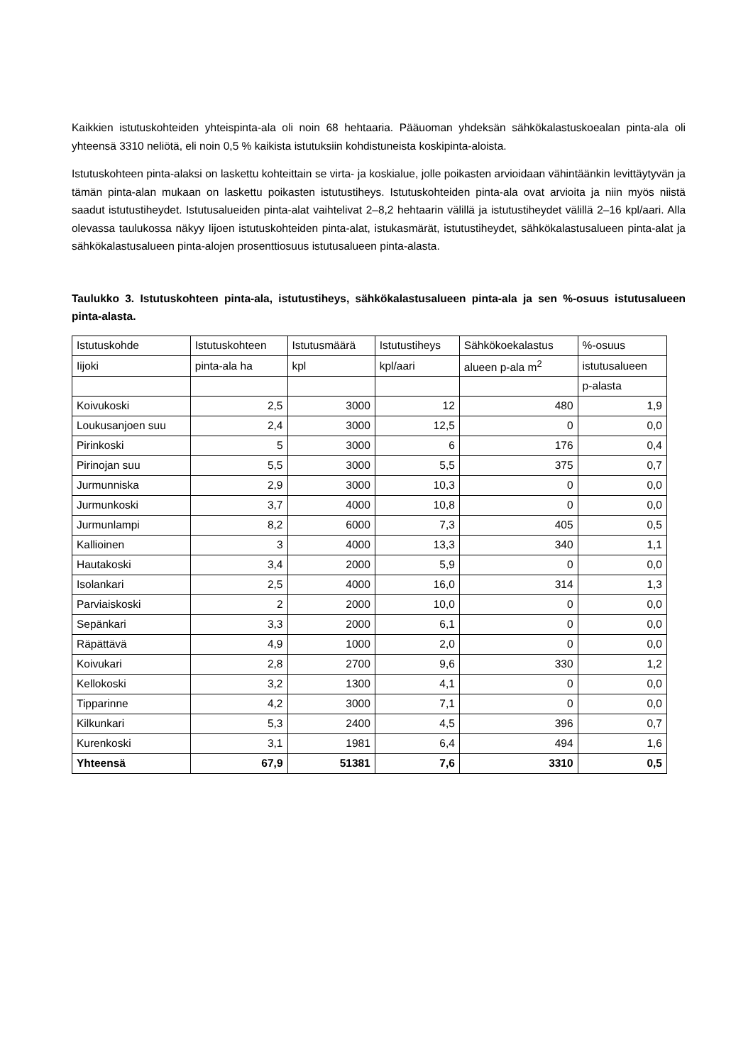Kaikkien istutuskohteiden yhteispinta-ala oli noin 68 hehtaaria. Pääuoman yhdeksän sähkökalastuskoealan pinta-ala oli yhteensä 3310 neliötä, eli noin 0,5 % kaikista istutuksiin kohdistuneista koskipinta-aloista.
Istutuskohteen pinta-alaksi on laskettu kohteittain se virta- ja koskialue, jolle poikasten arvioidaan vähintäänkin levittäytyvän ja tämän pinta-alan mukaan on laskettu poikasten istutustiheys. Istutuskohteiden pinta-ala ovat arvioita ja niin myös niistä saadut istutustiheydet. Istutusalueiden pinta-alat vaihtelivat 2–8,2 hehtaarin välillä ja istutustiheydet välillä 2–16 kpl/aari. Alla olevassa taulukossa näkyy Iijoen istutuskohteiden pinta-alat, istukasmärät, istutustiheydet, sähkökalastusalueen pinta-alat ja sähkökalastusalueen pinta-alojen prosenttiosuus istutusalueen pinta-alasta.
Taulukko 3. Istutuskohteen pinta-ala, istutustiheys, sähkökalastusalueen pinta-ala ja sen %-osuus istutusalueen pinta-alasta.
| Istutuskohde | Istutuskohteen | Istutusmäärä | Istutustiheys | Sähkökoekalastus | %-osuus |
| Iijoki | pinta-ala ha | kpl | kpl/aari | alueen p-ala m<sup>2</sup> | istutusalueen |
| | | | | | p-alasta |
| Koivukoski | 2,5 | 3000 | 12 | 480 | 1,9 |
| Loukusanjoen suu | 2,4 | 3000 | 12,5 | 0 | 0,0 |
| Pirinkoski | 5 | 3000 | 6 | 176 | 0,4 |
| Pirinojan suu | 5,5 | 3000 | 5,5 | 375 | 0,7 |
| Jurmunniska | 2,9 | 3000 | 10,3 | 0 | 0,0 |
| Jurmunkoski | 3,7 | 4000 | 10,8 | 0 | 0,0 |
| Jurmunlampi | 8,2 | 6000 | 7,3 | 405 | 0,5 |
| Kallioinen | 3 | 4000 | 13,3 | 340 | 1,1 |
| Hautakoski | 3,4 | 2000 | 5,9 | 0 | 0,0 |
| Isolankari | 2,5 | 4000 | 16,0 | 314 | 1,3 |
| Parviaiskoski | 2 | 2000 | 10,0 | 0 | 0,0 |
| Sepänkari | 3,3 | 2000 | 6,1 | 0 | 0,0 |
| Räpättävä | 4,9 | 1000 | 2,0 | 0 | 0,0 |
| Koivukari | 2,8 | 2700 | 9,6 | 330 | 1,2 |
| Kellokoski | 3,2 | 1300 | 4,1 | 0 | 0,0 |
| Tipparinne | 4,2 | 3000 | 7,1 | 0 | 0,0 |
| Kilkunkari | 5,3 | 2400 | 4,5 | 396 | 0,7 |
| Kurenkoski | 3,1 | 1981 | 6,4 | 494 | 1,6 |
| Yhteensä | 67,9 | 51381 | 7,6 | 3310 | 0,5 |